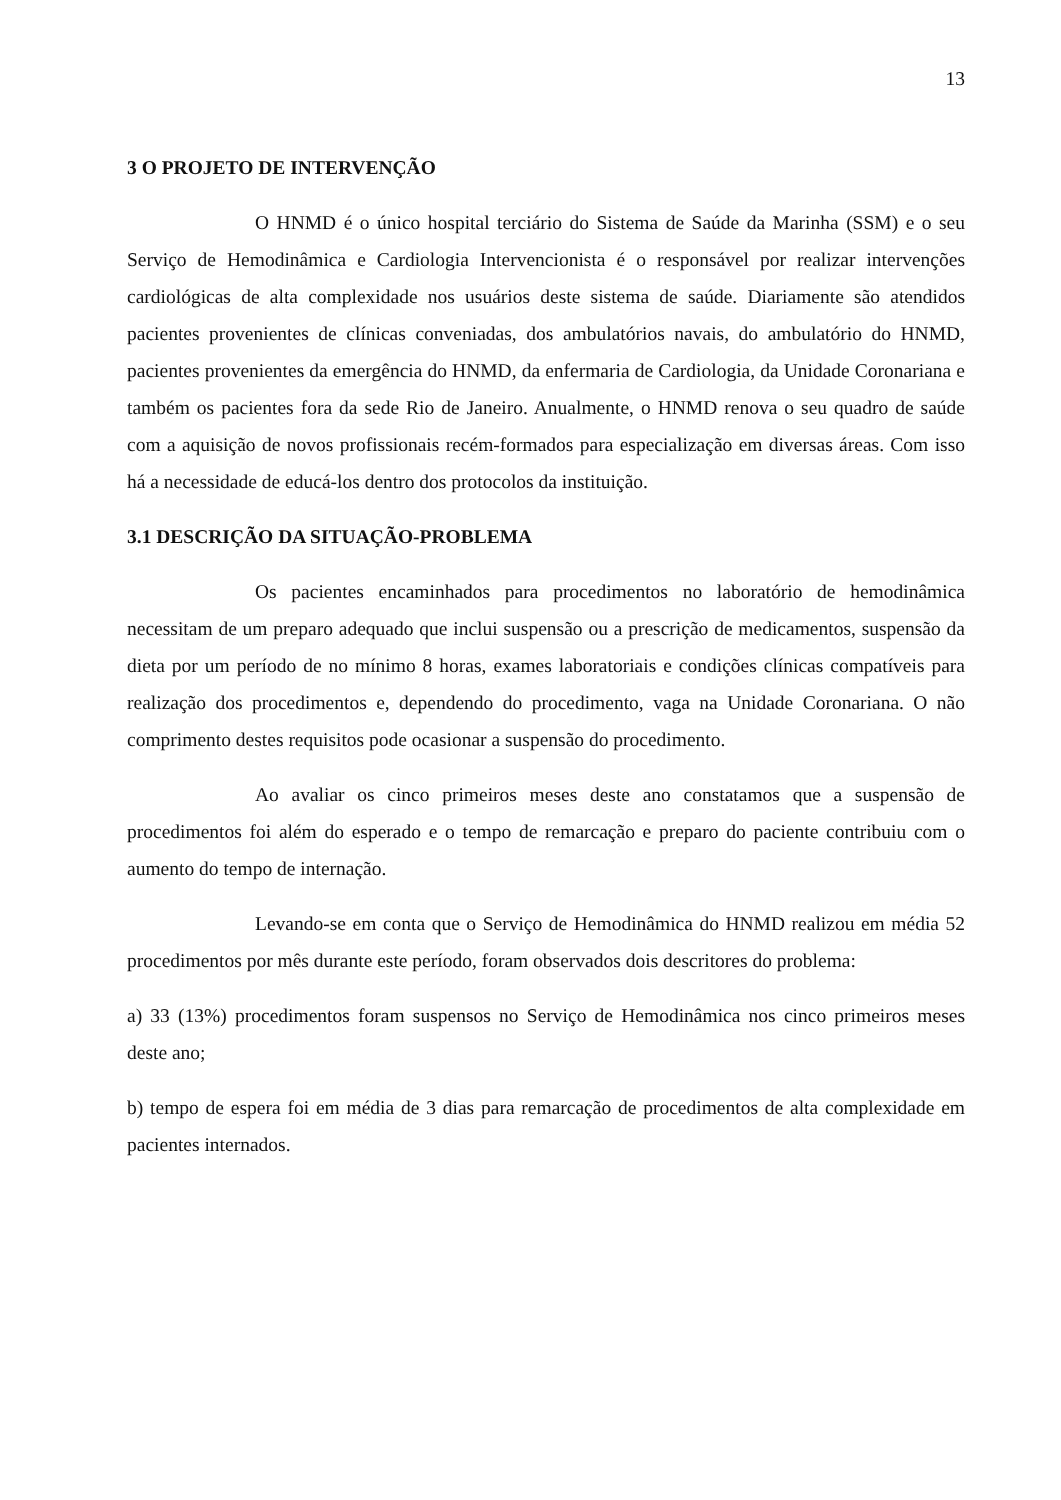13
3 O PROJETO DE INTERVENÇÃO
O HNMD é o único hospital terciário do Sistema de Saúde da Marinha (SSM) e o seu Serviço de Hemodinâmica e Cardiologia Intervencionista é o responsável por realizar intervenções cardiológicas de alta complexidade nos usuários deste sistema de saúde. Diariamente são atendidos pacientes provenientes de clínicas conveniadas, dos ambulatórios navais, do ambulatório do HNMD, pacientes provenientes da emergência do HNMD, da enfermaria de Cardiologia, da Unidade Coronariana e também os pacientes fora da sede Rio de Janeiro. Anualmente, o HNMD renova o seu quadro de saúde com a aquisição de novos profissionais recém-formados para especialização em diversas áreas. Com isso há a necessidade de educá-los dentro dos protocolos da instituição.
3.1 DESCRIÇÃO DA SITUAÇÃO-PROBLEMA
Os pacientes encaminhados para procedimentos no laboratório de hemodinâmica necessitam de um preparo adequado que inclui suspensão ou a prescrição de medicamentos, suspensão da dieta por um período de no mínimo 8 horas, exames laboratoriais e condições clínicas compatíveis para realização dos procedimentos e, dependendo do procedimento, vaga na Unidade Coronariana. O não comprimento destes requisitos pode ocasionar a suspensão do procedimento.
Ao avaliar os cinco primeiros meses deste ano constatamos que a suspensão de procedimentos foi além do esperado e o tempo de remarcação e preparo do paciente contribuiu com o aumento do tempo de internação.
Levando-se em conta que o Serviço de Hemodinâmica do HNMD realizou em média 52 procedimentos por mês durante este período, foram observados dois descritores do problema:
a) 33 (13%) procedimentos foram suspensos no Serviço de Hemodinâmica nos cinco primeiros meses deste ano;
b) tempo de espera foi em média de 3 dias para remarcação de procedimentos de alta complexidade em pacientes internados.